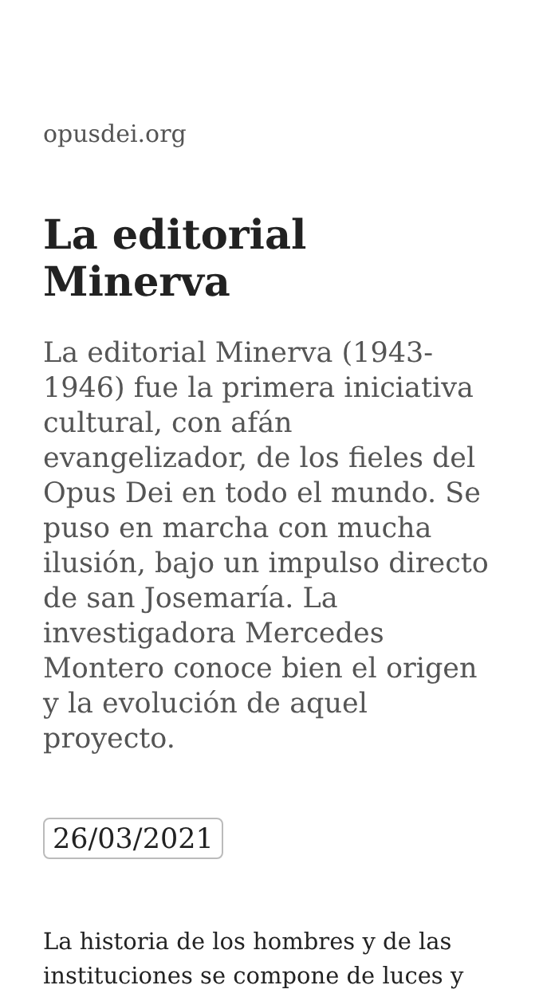opusdei.org
La editorial Minerva
La editorial Minerva (1943-1946) fue la primera iniciativa cultural, con afán evangelizador, de los fieles del Opus Dei en todo el mundo. Se puso en marcha con mucha ilusión, bajo un impulso directo de san Josemaría. La investigadora Mercedes Montero conoce bien el origen y la evolución de aquel proyecto.
26/03/2021
La historia de los hombres y de las instituciones se compone de luces y